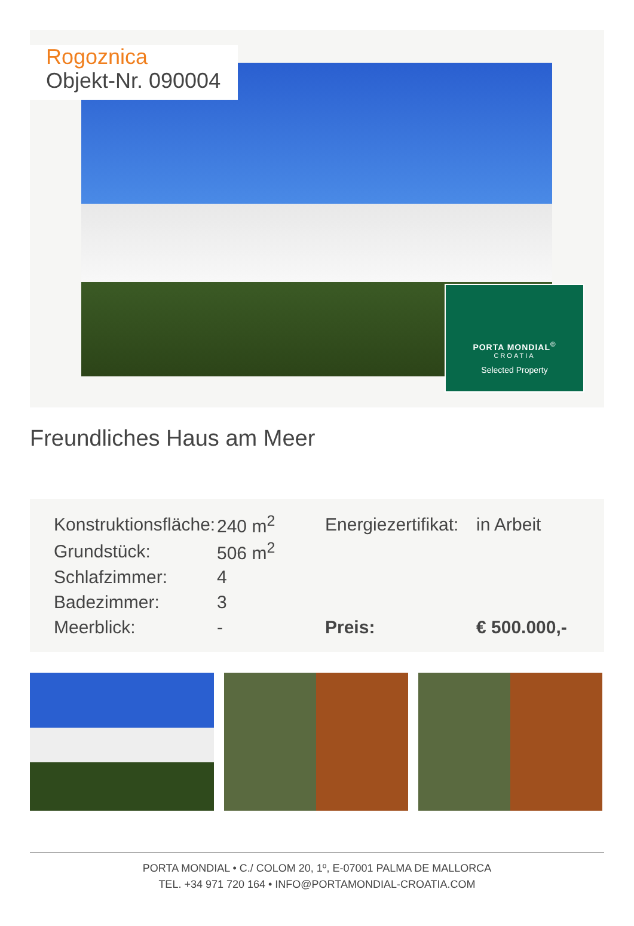Rogoznica
Objekt-Nr. 090004
PORTA MONDIAL<sup>©</sup>
CROATIA
Selected Property
Freundliches Haus am Meer
| Konstruktionsfläche: | 240 m<sup>2</sup> | Energiezertifikat: | in Arbeit |
| Grundstück: | 506 m<sup>2</sup> | | |
| Schlafzimmer: | 4 | | |
| Badezimmer: | 3 | | |
| Meerblick: | - | Preis: | € 500.000,- |
PORTA MONDIAL • C./ COLOM 20, 1º, E-07001 PALMA DE MALLORCA
TEL. +34 971 720 164 • INFO@PORTAMONDIAL-CROATIA.COM